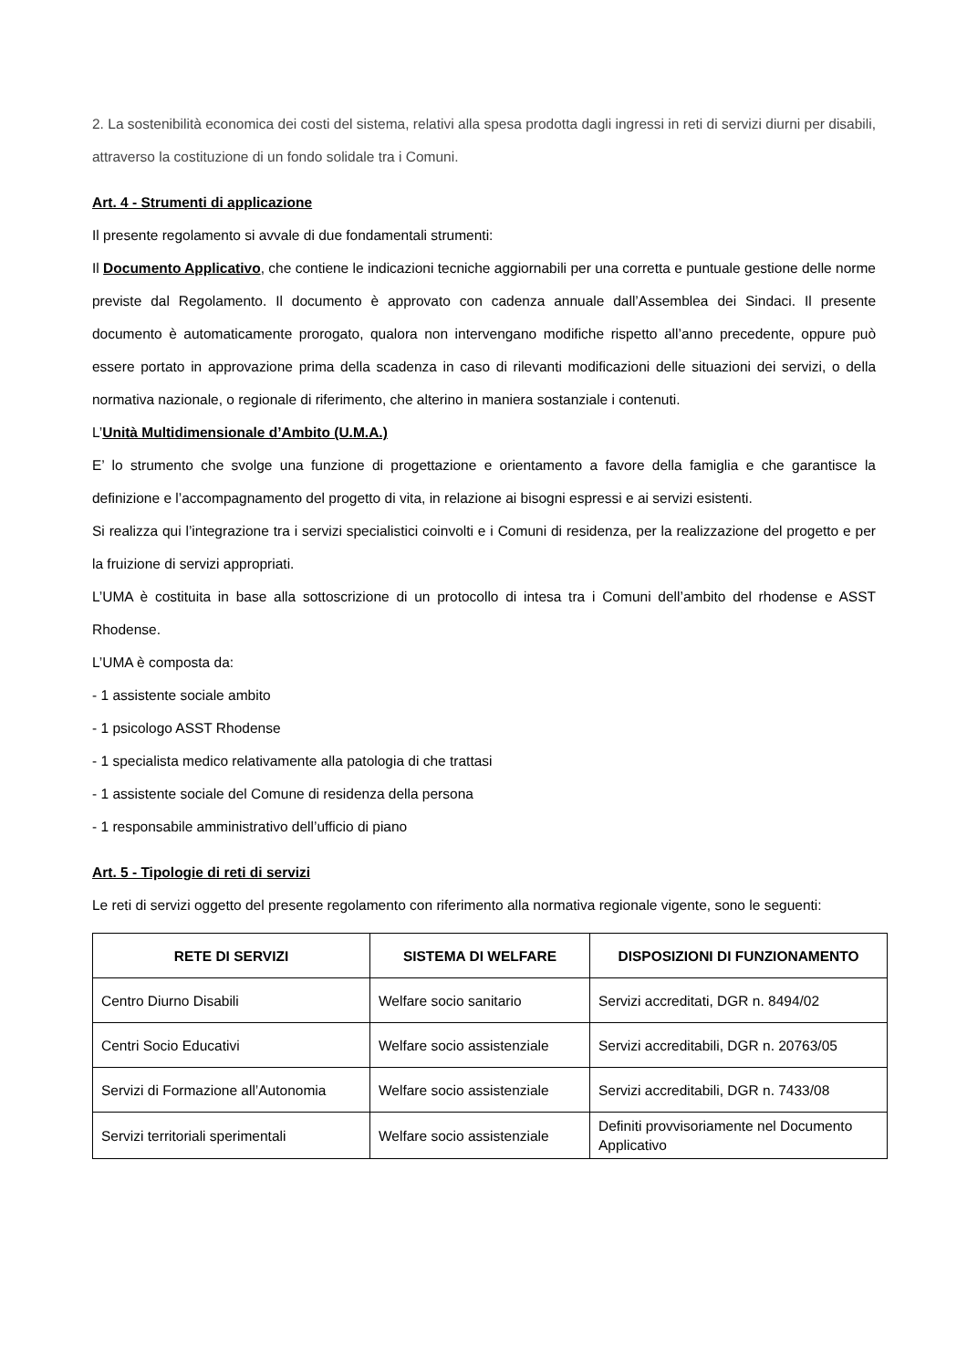2. La sostenibilità economica dei costi del sistema, relativi alla spesa prodotta dagli ingressi in reti di servizi diurni per disabili, attraverso la costituzione di un fondo solidale tra i Comuni.
Art. 4 - Strumenti di applicazione
Il presente regolamento si avvale di due fondamentali strumenti:
Il Documento Applicativo, che contiene le indicazioni tecniche aggiornabili per una corretta e puntuale gestione delle norme previste dal Regolamento. Il documento è approvato con cadenza annuale dall’Assemblea dei Sindaci. Il presente documento è automaticamente prorogato, qualora non intervengano modifiche rispetto all’anno precedente, oppure può essere portato in approvazione prima della scadenza in caso di rilevanti modificazioni delle situazioni dei servizi, o della normativa nazionale, o regionale di riferimento, che alterino in maniera sostanziale i contenuti.
L’Unità Multidimensionale d’Ambito (U.M.A.)
E’ lo strumento che svolge una funzione di progettazione e orientamento a favore della famiglia e che garantisce la definizione e l’accompagnamento del progetto di vita, in relazione ai bisogni espressi e ai servizi esistenti.
Si realizza qui l’integrazione tra i servizi specialistici coinvolti e i Comuni di residenza, per la realizzazione del progetto e per la fruizione di servizi appropriati.
L’UMA è costituita in base alla sottoscrizione di un protocollo di intesa tra i Comuni dell’ambito del rhodense e ASST Rhodense.
L’UMA è composta da:
- 1 assistente sociale ambito
- 1 psicologo ASST Rhodense
- 1 specialista medico relativamente alla patologia di che trattasi
- 1 assistente sociale del Comune di residenza della persona
- 1 responsabile amministrativo dell’ufficio di piano
Art. 5 - Tipologie di reti di servizi
Le reti di servizi oggetto del presente regolamento con riferimento alla normativa regionale vigente, sono le seguenti:
| RETE DI SERVIZI | SISTEMA DI WELFARE | DISPOSIZIONI DI FUNZIONAMENTO |
| --- | --- | --- |
| Centro Diurno Disabili | Welfare socio sanitario | Servizi accreditati, DGR n. 8494/02 |
| Centri Socio Educativi | Welfare socio assistenziale | Servizi accreditabili, DGR n. 20763/05 |
| Servizi di Formazione all’Autonomia | Welfare socio assistenziale | Servizi accreditabili, DGR n. 7433/08 |
| Servizi territoriali sperimentali | Welfare socio assistenziale | Definiti provvisoriamente nel Documento Applicativo |